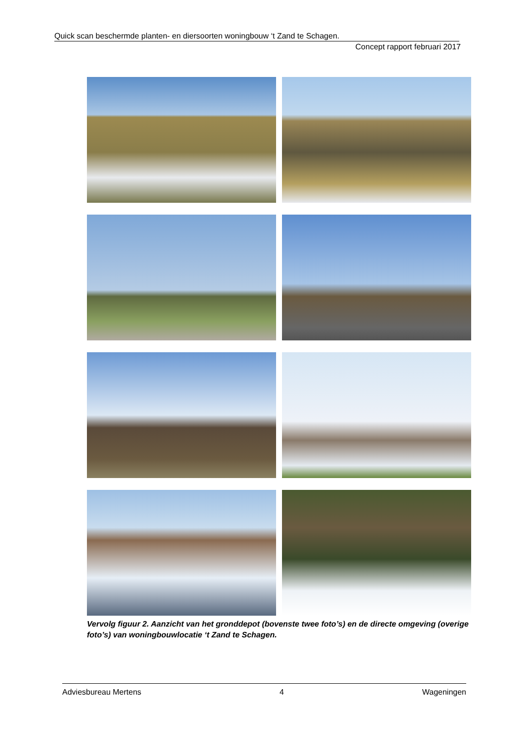Quick scan beschermde planten- en diersoorten woningbouw ‘t Zand te Schagen.
Concept rapport februari 2017
Vervolg figuur 2. Aanzicht van het gronddepot (bovenste twee foto’s) en de directe omgeving (overige foto’s) van woningbouwlocatie ‘t Zand te Schagen.
Adviesbureau Mertens 4 Wageningen